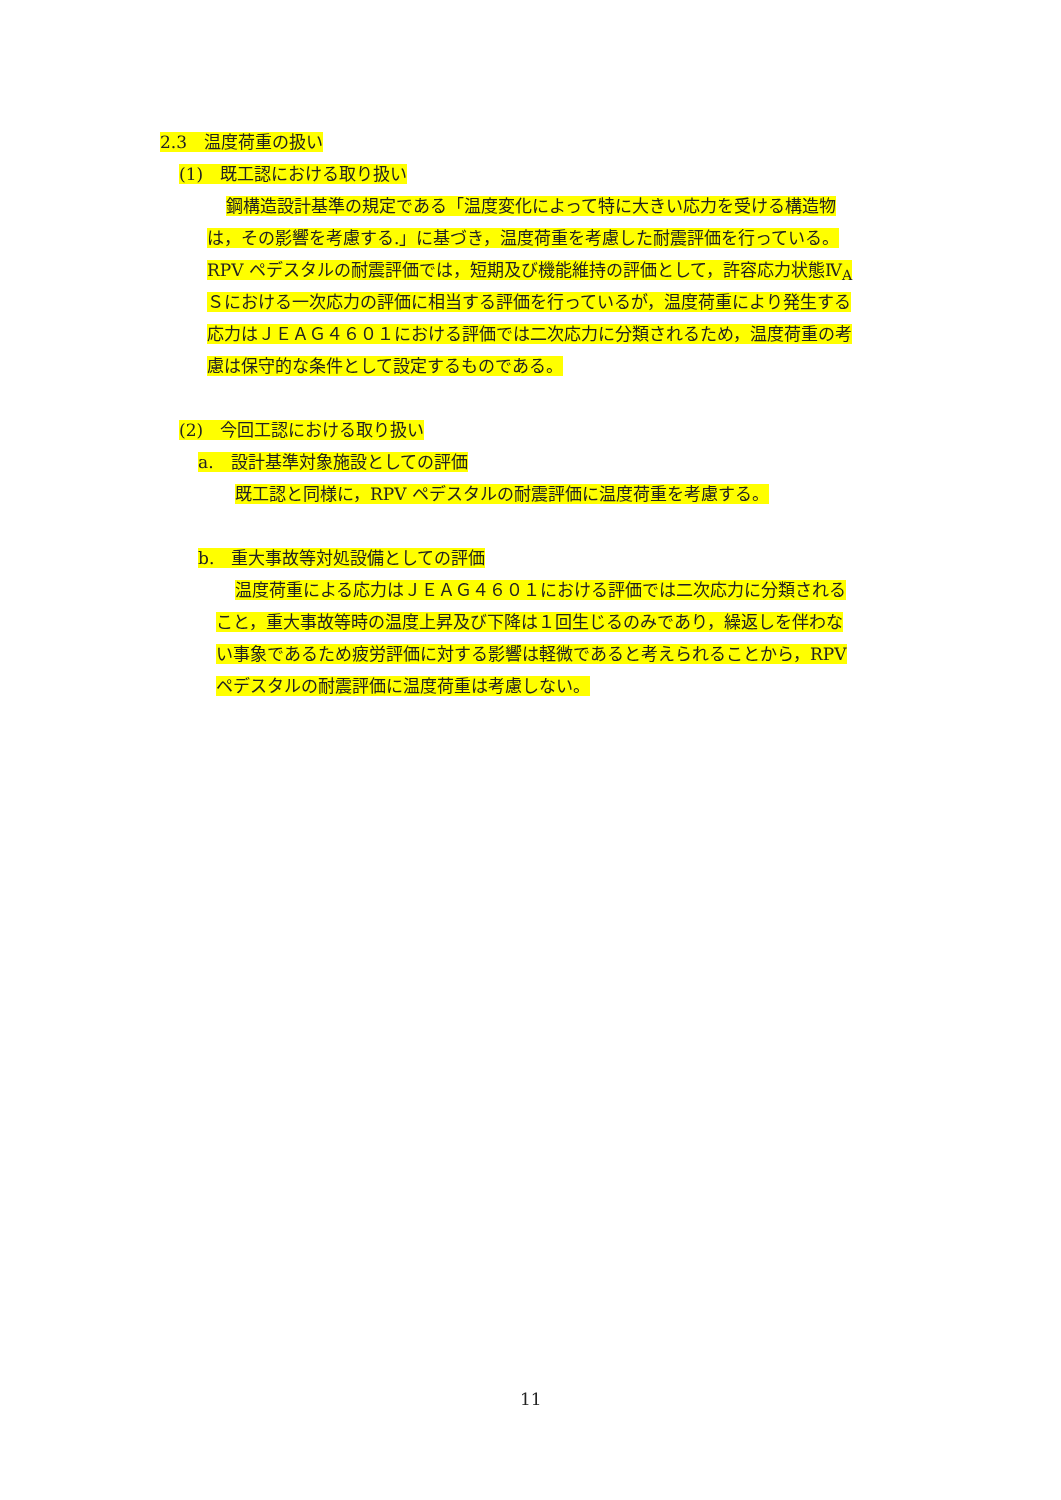2.3　温度荷重の扱い
(1)　既工認における取り扱い
鋼構造設計基準の規定である「温度変化によって特に大きい応力を受ける構造物
は，その影響を考慮する.」に基づき，温度荷重を考慮した耐震評価を行っている。
RPV ペデスタルの耐震評価では，短期及び機能維持の評価として，許容応力状態Ⅳ<sub>A</sub>
Ｓにおける一次応力の評価に相当する評価を行っているが，温度荷重により発生する
応力はＪＥＡＧ４６０１における評価では二次応力に分類されるため，温度荷重の考
慮は保守的な条件として設定するものである。
(2)　今回工認における取り扱い
a.　設計基準対象施設としての評価
既工認と同様に，RPV ペデスタルの耐震評価に温度荷重を考慮する。
b.　重大事故等対処設備としての評価
温度荷重による応力はＪＥＡＧ４６０１における評価では二次応力に分類される
こと，重大事故等時の温度上昇及び下降は１回生じるのみであり，繰返しを伴わな
い事象であるため疲労評価に対する影響は軽微であると考えられることから，RPV
ペデスタルの耐震評価に温度荷重は考慮しない。
11